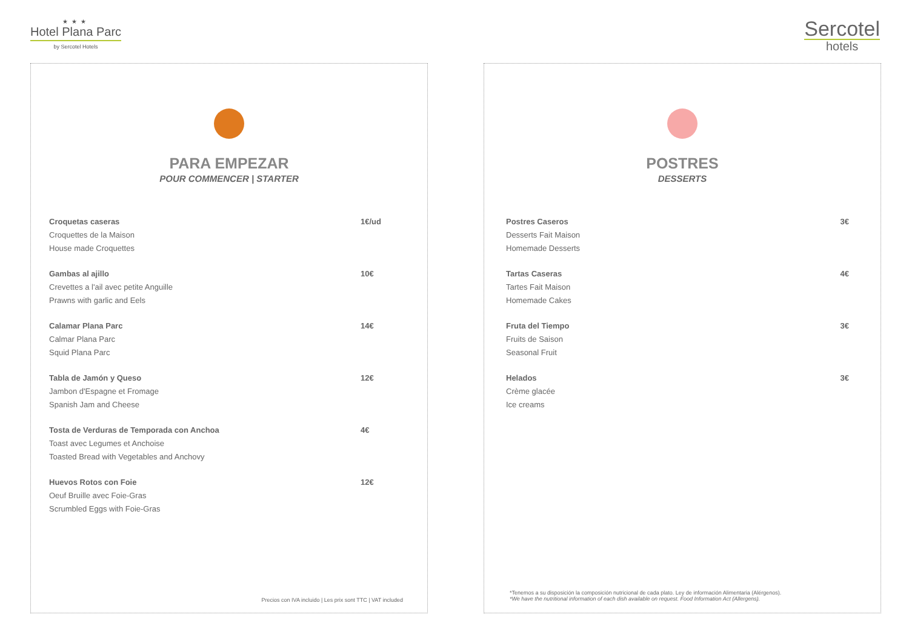★★★
Hotel Plana Parc
by Sercotel Hotels
Sercotel
hotels
PARA EMPEZAR
POUR COMMENCER | STARTER
Croquetas caseras 1€/ud
Croquettes de la Maison
House made Croquettes
Gambas al ajillo 10€
Crevettes a l'ail avec petite Anguille
Prawns with garlic and Eels
Calamar Plana Parc 14€
Calmar Plana Parc
Squid Plana Parc
Tabla de Jamón y Queso 12€
Jambon d'Espagne et Fromage
Spanish Jam and Cheese
Tosta de Verduras de Temporada con Anchoa 4€
Toast avec Legumes et Anchoise
Toasted Bread with Vegetables and Anchovy
Huevos Rotos con Foie 12€
Oeuf Bruille avec Foie-Gras
Scrumbled Eggs with Foie-Gras
Precios con IVA incluido | Les prix sont TTC | VAT included
POSTRES
DESSERTS
Postres Caseros 3€
Desserts Fait Maison
Homemade Desserts
Tartas Caseras 4€
Tartes Fait Maison
Homemade Cakes
Fruta del Tiempo 3€
Fruits de Saison
Seasonal Fruit
Helados 3€
Crème glacée
Ice creams
*Tenemos a su disposición la composición nutricional de cada plato. Ley de información Alimentaria (Alérgenos).
*We have the nutritional information of each dish available on request. Food Information Act (Allergens).